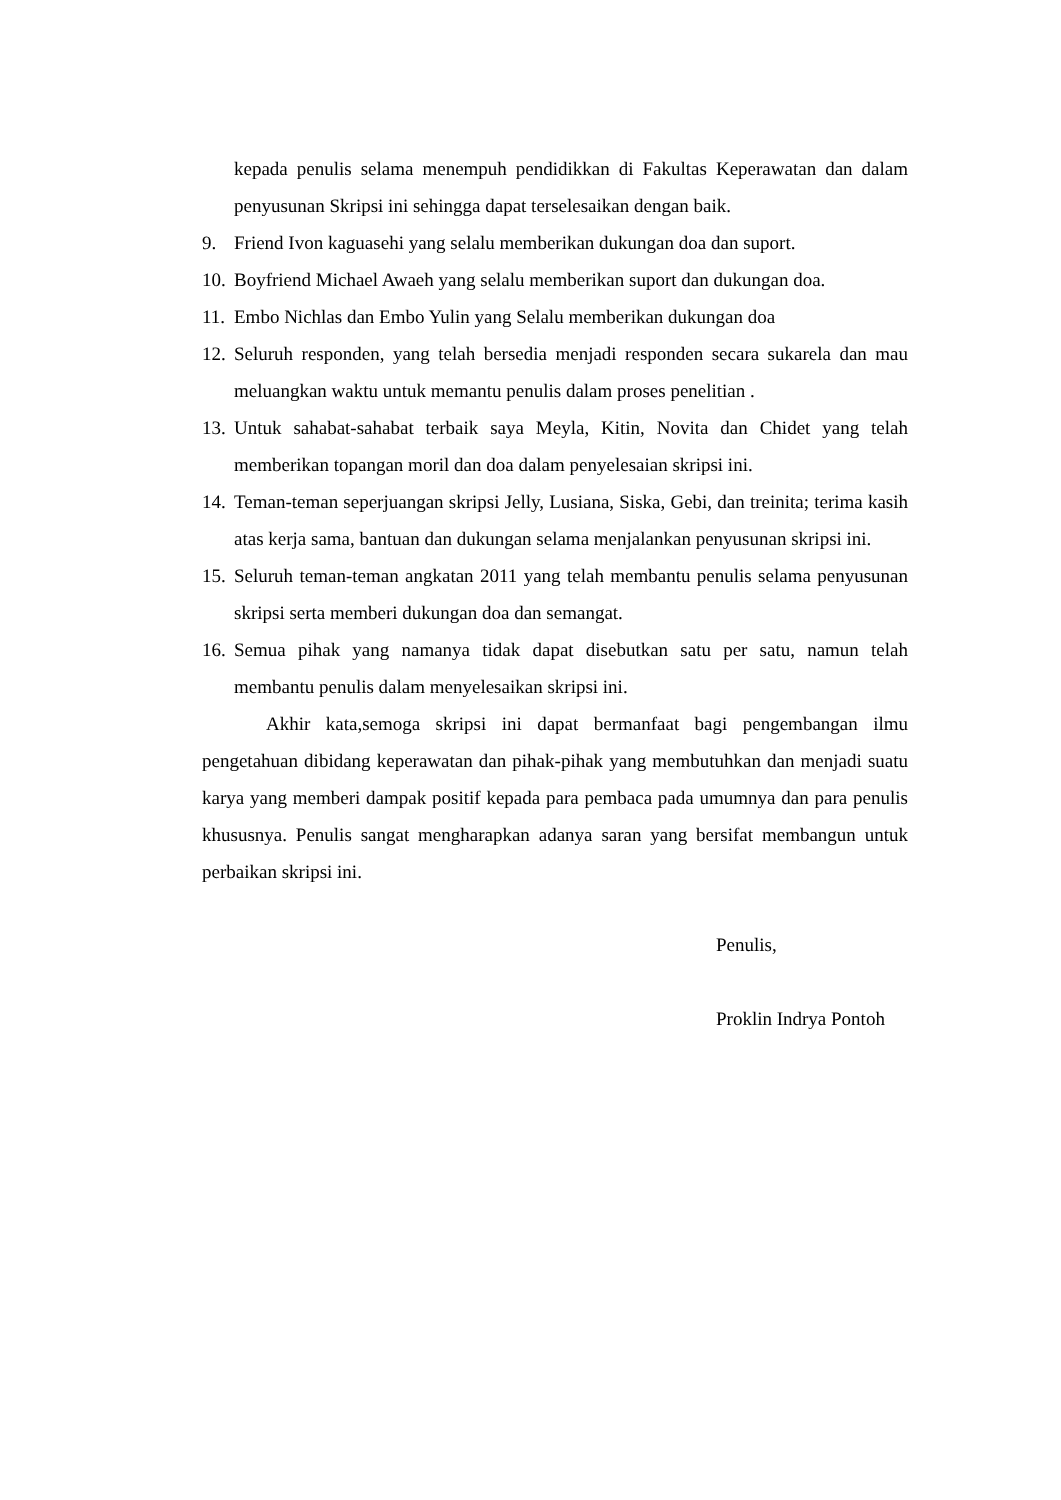kepada penulis selama menempuh pendidikkan di Fakultas Keperawatan dan dalam penyusunan Skripsi ini sehingga dapat terselesaikan dengan baik.
9. Friend Ivon kaguasehi yang selalu memberikan dukungan doa dan suport.
10. Boyfriend Michael Awaeh yang selalu memberikan suport dan dukungan doa.
11. Embo Nichlas dan Embo Yulin yang Selalu memberikan dukungan doa
12. Seluruh responden, yang telah bersedia menjadi responden secara sukarela dan mau meluangkan waktu untuk memantu penulis dalam proses penelitian .
13. Untuk sahabat-sahabat terbaik saya Meyla, Kitin, Novita dan Chidet yang telah memberikan topangan moril dan doa dalam penyelesaian skripsi ini.
14. Teman-teman seperjuangan skripsi Jelly, Lusiana, Siska, Gebi, dan treinita; terima kasih atas kerja sama, bantuan dan dukungan selama menjalankan penyusunan skripsi ini.
15. Seluruh teman-teman angkatan 2011 yang telah membantu penulis selama penyusunan skripsi serta memberi dukungan doa dan semangat.
16. Semua pihak yang namanya tidak dapat disebutkan satu per satu, namun telah membantu penulis dalam menyelesaikan skripsi ini.
Akhir kata,semoga skripsi ini dapat bermanfaat bagi pengembangan ilmu pengetahuan dibidang keperawatan dan pihak-pihak yang membutuhkan dan menjadi suatu karya yang memberi dampak positif kepada para pembaca pada umumnya dan para penulis khususnya. Penulis sangat mengharapkan adanya saran yang bersifat membangun untuk perbaikan skripsi ini.
Penulis,
Proklin Indrya Pontoh